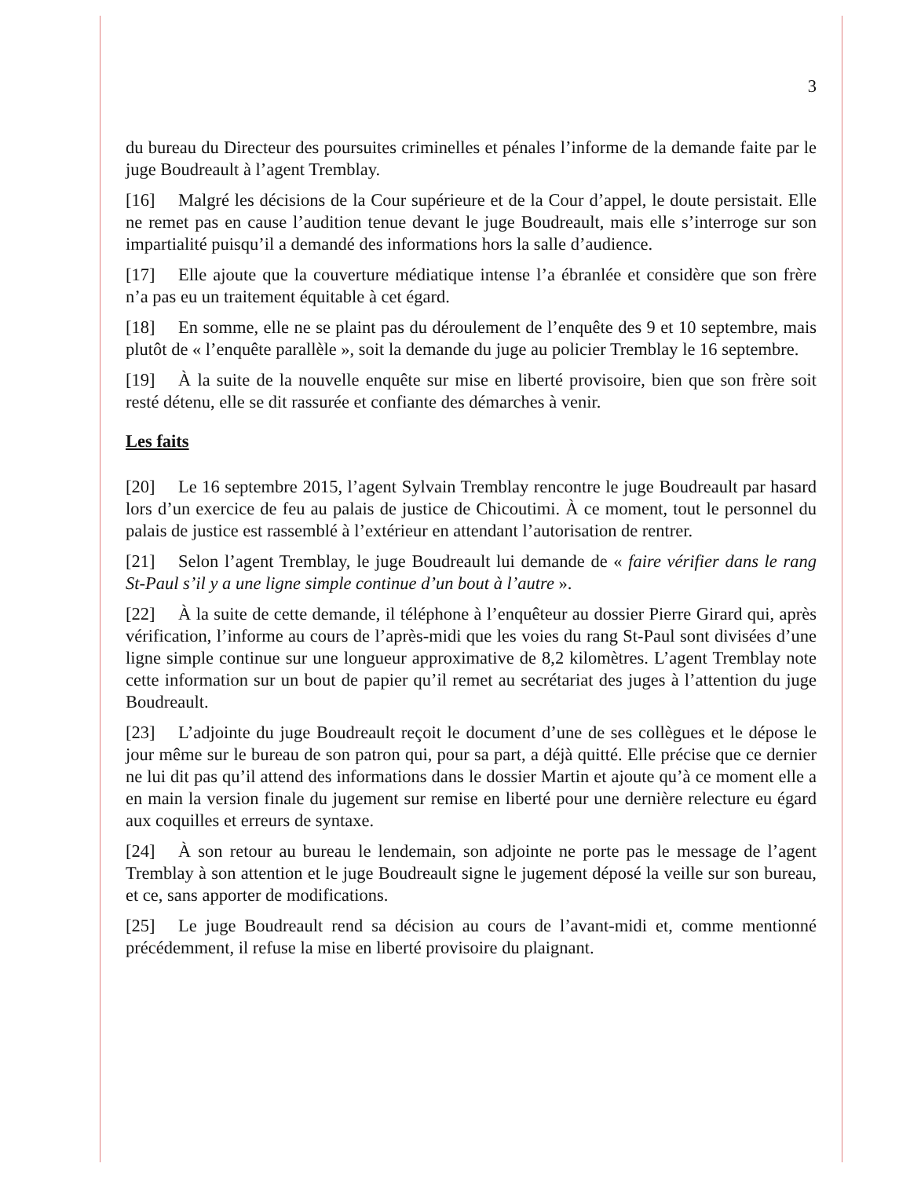3
du bureau du Directeur des poursuites criminelles et pénales l’informe de la demande faite par le juge Boudreault à l’agent Tremblay.
[16] Malgré les décisions de la Cour supérieure et de la Cour d’appel, le doute persistait. Elle ne remet pas en cause l’audition tenue devant le juge Boudreault, mais elle s’interroge sur son impartialité puisqu’il a demandé des informations hors la salle d’audience.
[17] Elle ajoute que la couverture médiatique intense l’a ébranlée et considère que son frère n’a pas eu un traitement équitable à cet égard.
[18] En somme, elle ne se plaint pas du déroulement de l’enquête des 9 et 10 septembre, mais plutôt de « l’enquête parallèle », soit la demande du juge au policier Tremblay le 16 septembre.
[19] À la suite de la nouvelle enquête sur mise en liberté provisoire, bien que son frère soit resté détenu, elle se dit rassurée et confiante des démarches à venir.
Les faits
[20] Le 16 septembre 2015, l’agent Sylvain Tremblay rencontre le juge Boudreault par hasard lors d’un exercice de feu au palais de justice de Chicoutimi. À ce moment, tout le personnel du palais de justice est rassemblé à l’extérieur en attendant l’autorisation de rentrer.
[21] Selon l’agent Tremblay, le juge Boudreault lui demande de « faire vérifier dans le rang St-Paul s’il y a une ligne simple continue d’un bout à l’autre ».
[22] À la suite de cette demande, il téléphone à l’enquêteur au dossier Pierre Girard qui, après vérification, l’informe au cours de l’après-midi que les voies du rang St-Paul sont divisées d’une ligne simple continue sur une longueur approximative de 8,2 kilomètres. L’agent Tremblay note cette information sur un bout de papier qu’il remet au secrétariat des juges à l’attention du juge Boudreault.
[23] L’adjointe du juge Boudreault reçoit le document d’une de ses collègues et le dépose le jour même sur le bureau de son patron qui, pour sa part, a déjà quitté. Elle précise que ce dernier ne lui dit pas qu’il attend des informations dans le dossier Martin et ajoute qu’à ce moment elle a en main la version finale du jugement sur remise en liberté pour une dernière relecture eu égard aux coquilles et erreurs de syntaxe.
[24] À son retour au bureau le lendemain, son adjointe ne porte pas le message de l’agent Tremblay à son attention et le juge Boudreault signe le jugement déposé la veille sur son bureau, et ce, sans apporter de modifications.
[25] Le juge Boudreault rend sa décision au cours de l’avant-midi et, comme mentionné précédemment, il refuse la mise en liberté provisoire du plaignant.